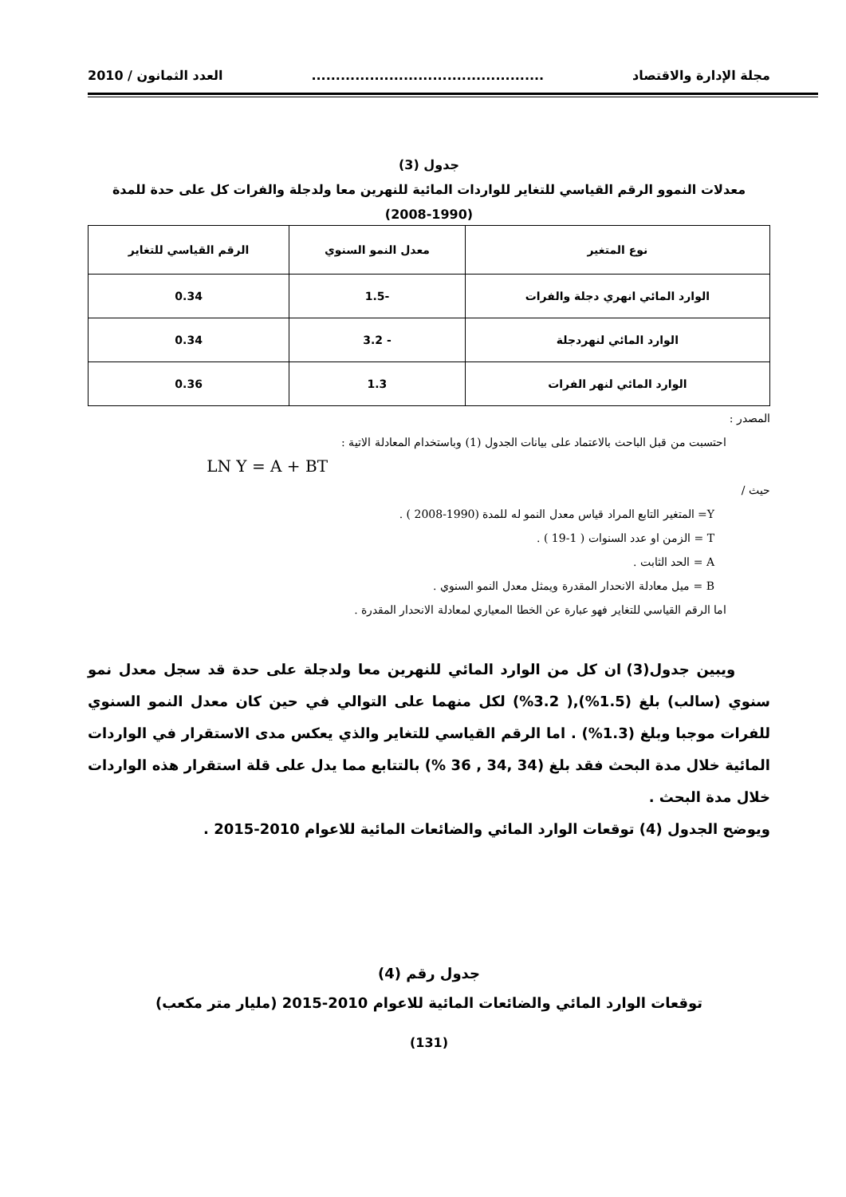مجلة الإدارة والاقتصاد................................................ العدد الثمانون / 2010
جدول (3)
معدلات النموو الرقم القياسي للتغاير للواردات المائية للنهرين معا ولدجلة والفرات كل على حدة للمدة
(2008-1990)
| نوع المتغير | معدل النمو السنوي | الرقم القياسي للتغاير |
| --- | --- | --- |
| الوارد المائي انهري دجلة والفرات | -1.5 | 0.34 |
| الوارد المائي لنهردجلة | - 3.2 | 0.34 |
| الوارد المائي لنهر الفرات | 1.3 | 0.36 |
المصدر :
احتسبت من قبل الباحث بالاعتماد على بيانات الجدول (1) وباستخدام المعادلة الاتية :
LN Y = A + BT
حيث /
Y= المتغير التابع المراد قياس معدل النمو له للمدة (1990-2008 ) .
T = الزمن او عدد السنوات ( 1-19 ) .
A = الحد الثابت .
B = ميل معادلة الانحدار المقدرة ويمثل معدل النمو السنوي .
اما الرقم القياسي للتغاير فهو عبارة عن الخطا المعياري لمعادلة الانحدار المقدرة .
ويبين جدول(3) ان كل من الوارد المائي للنهرين معا ولدجلة على حدة قد سجل معدل نمو سنوي (سالب) بلغ (1.5%),( 3.2%) لكل منهما على التوالي في حين كان معدل النمو السنوي للفرات موجبا وبلغ (1.3%) . اما الرقم القياسي للتغاير والذي يعكس مدى الاستقرار في الواردات المائية خلال مدة البحث فقد بلغ (34 ,34 , 36 %) بالتتابع مما يدل على قلة استقرار هذه الواردات خلال مدة البحث .
ويوضح الجدول (4) توقعات الوارد المائي والضائعات المائية للاعوام 2010-2015 .
جدول رقم (4)
توقعات الوارد المائي والضائعات المائية للاعوام 2010-2015 (مليار متر مكعب)
(131)